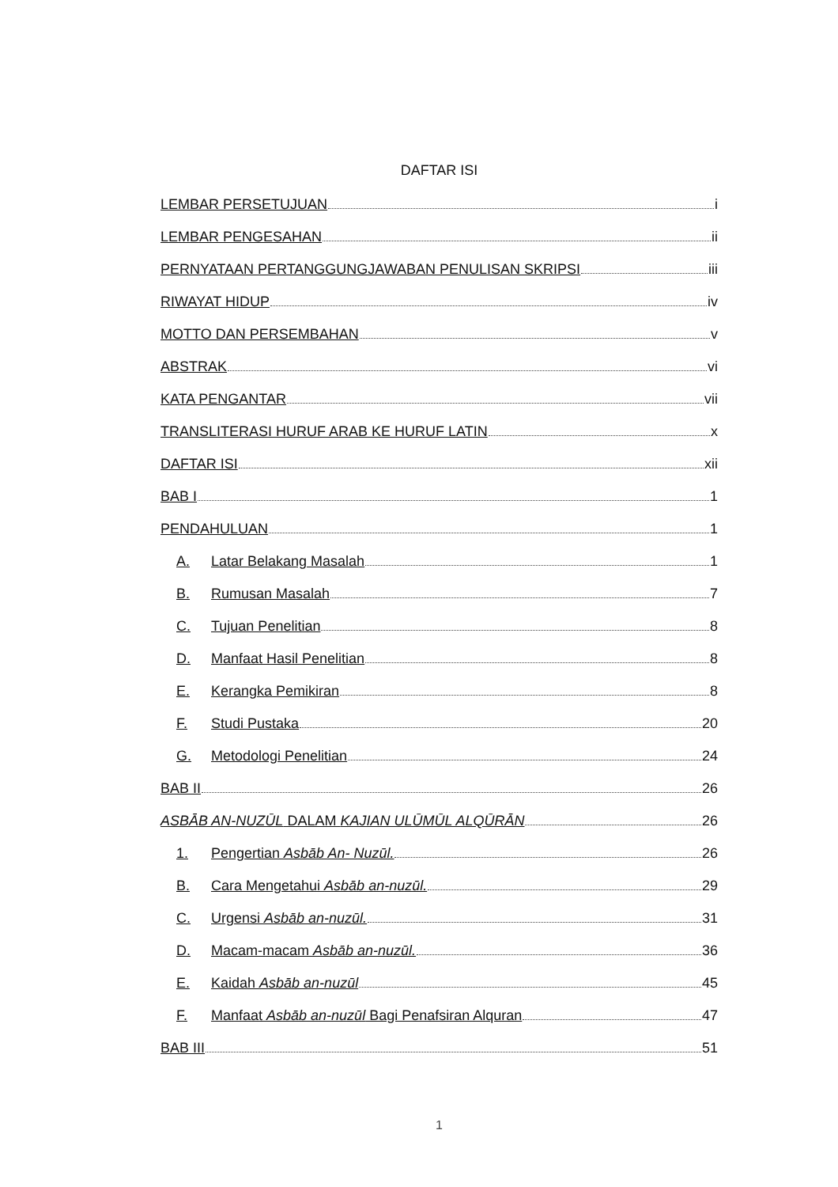DAFTAR ISI
LEMBAR PERSETUJUAN i
LEMBAR PENGESAHAN ii
PERNYATAAN PERTANGGUNGJAWABAN PENULISAN SKRIPSI iii
RIWAYAT HIDUP iv
MOTTO DAN PERSEMBAHAN v
ABSTRAK vi
KATA PENGANTAR vii
TRANSLITERASI HURUF ARAB KE HURUF LATIN x
DAFTAR ISI xii
BAB I 1
PENDAHULUAN 1
A. Latar Belakang Masalah 1
B. Rumusan Masalah 7
C. Tujuan Penelitian 8
D. Manfaat Hasil Penelitian 8
E. Kerangka Pemikiran 8
F. Studi Pustaka 20
G. Metodologi Penelitian 24
BAB II 26
ASBĀB AN-NUZŪL DALAM KAJIAN ULŪMŪL ALQŪRĀN 26
1. Pengertian Asbāb An- Nuzūl. 26
B. Cara Mengetahui Asbāb an-nuzūl. 29
C. Urgensi Asbāb an-nuzūl. 31
D. Macam-macam Asbāb an-nuzūl. 36
E. Kaidah Asbāb an-nuzūl 45
F. Manfaat Asbāb an-nuzūl Bagi Penafsiran Alquran 47
BAB III 51
1